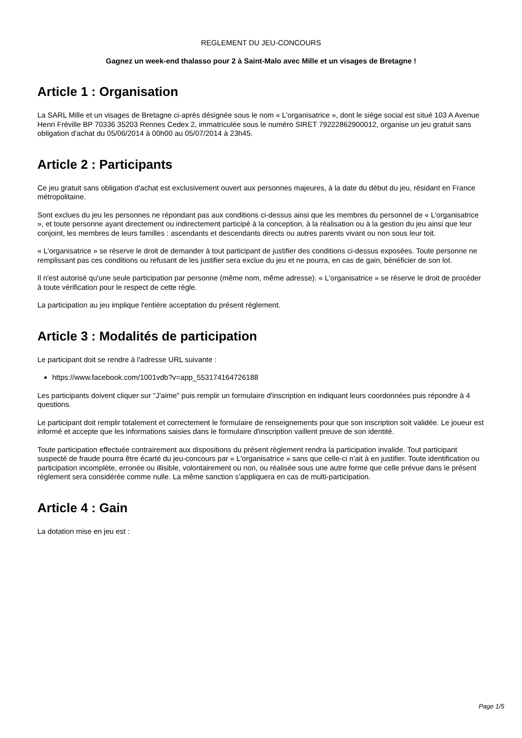REGLEMENT DU JEU-CONCOURS
Gagnez un week-end thalasso pour 2 à Saint-Malo avec Mille et un visages de Bretagne !
Article 1 : Organisation
La SARL Mille et un visages de Bretagne ci-après désignée sous le nom « L'organisatrice », dont le siège social est situé 103 A Avenue Henri Fréville BP 70336 35203 Rennes Cedex 2, immatriculée sous le numéro SIRET 79222862900012, organise un jeu gratuit sans obligation d'achat du 05/06/2014 à 00h00 au 05/07/2014 à 23h45.
Article 2 : Participants
Ce jeu gratuit sans obligation d'achat est exclusivement ouvert aux personnes majeures, à la date du début du jeu, résidant en France métropolitaine.
Sont exclues du jeu les personnes ne répondant pas aux conditions ci-dessus ainsi que les membres du personnel de « L'organisatrice », et toute personne ayant directement ou indirectement participé à la conception, à la réalisation ou à la gestion du jeu ainsi que leur conjoint, les membres de leurs familles : ascendants et descendants directs ou autres parents vivant ou non sous leur toit.
« L'organisatrice » se réserve le droit de demander à tout participant de justifier des conditions ci-dessus exposées. Toute personne ne remplissant pas ces conditions ou refusant de les justifier sera exclue du jeu et ne pourra, en cas de gain, bénéficier de son lot.
Il n'est autorisé qu'une seule participation par personne (même nom, même adresse). « L'organisatrice » se réserve le droit de procéder à toute vérification pour le respect de cette règle.
La participation au jeu implique l'entière acceptation du présent règlement.
Article 3 : Modalités de participation
Le participant doit se rendre à l'adresse URL suivante :
https://www.facebook.com/1001vdb?v=app_553174164726188
Les participants doivent cliquer sur "J'aime" puis remplir un formulaire d'inscription en indiquant leurs coordonnées puis répondre à 4 questions.
Le participant doit remplir totalement et correctement le formulaire de renseignements pour que son inscription soit validée. Le joueur est informé et accepte que les informations saisies dans le formulaire d'inscription vaillent preuve de son identité.
Toute participation effectuée contrairement aux dispositions du présent règlement rendra la participation invalide. Tout participant suspecté de fraude pourra être écarté du jeu-concours par « L'organisatrice » sans que celle-ci n'ait à en justifier. Toute identification ou participation incomplète, erronée ou illisible, volontairement ou non, ou réalisée sous une autre forme que celle prévue dans le présent règlement sera considérée comme nulle. La même sanction s'appliquera en cas de multi-participation.
Article 4 : Gain
La dotation mise en jeu est :
Page 1/5